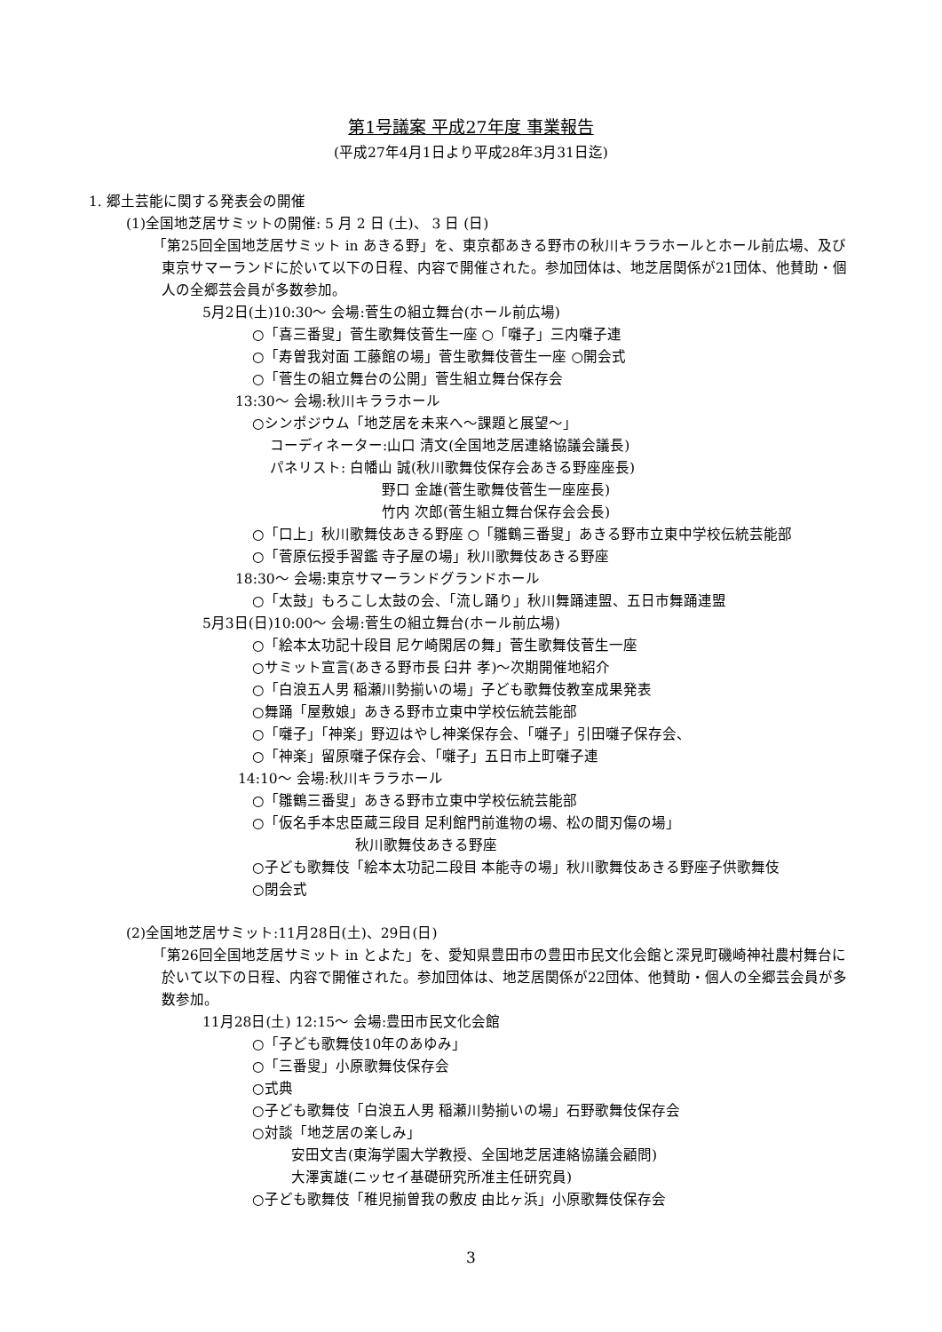第1号議案 平成27年度 事業報告
(平成27年4月1日より平成28年3月31日迄)
1. 郷土芸能に関する発表会の開催
(1)全国地芝居サミットの開催: 5 月 2 日 (土)、 3 日 (日)
「第25回全国地芝居サミット in あきる野」を、東京都あきる野市の秋川キララホールとホール前広場、及び東京サマーランドに於いて以下の日程、内容で開催された。参加団体は、地芝居関係が21団体、他賛助・個人の全郷芸会員が多数参加。
5月2日(土)10:30～ 会場:菅生の組立舞台(ホール前広場)
○「喜三番叟」菅生歌舞伎菅生一座 ○「囃子」三内囃子連
○「寿曽我対面 工藤館の場」菅生歌舞伎菅生一座 ○開会式
○「菅生の組立舞台の公開」菅生組立舞台保存会
13:30～ 会場:秋川キララホール
○シンポジウム「地芝居を未来へ～課題と展望～」
コーディネーター:山口 清文(全国地芝居連絡協議会議長)
パネリスト: 白幡山 誠(秋川歌舞伎保存会あきる野座座長)
野口 金雄(菅生歌舞伎菅生一座座長)
竹内 次郎(菅生組立舞台保存会会長)
○「口上」秋川歌舞伎あきる野座 ○「雛鶴三番叟」あきる野市立東中学校伝統芸能部
○「菅原伝授手習鑑 寺子屋の場」秋川歌舞伎あきる野座
18:30～ 会場:東京サマーランドグランドホール
○「太鼓」もろこし太鼓の会、「流し踊り」秋川舞踊連盟、五日市舞踊連盟
5月3日(日)10:00～ 会場:菅生の組立舞台(ホール前広場)
○「絵本太功記十段目 尼ケ崎閑居の舞」菅生歌舞伎菅生一座
○サミット宣言(あきる野市長 臼井 孝)～次期開催地紹介
○「白浪五人男 稲瀬川勢揃いの場」子ども歌舞伎教室成果発表
○舞踊「屋敷娘」あきる野市立東中学校伝統芸能部
○「囃子」「神楽」野辺はやし神楽保存会、「囃子」引田囃子保存会、
○「神楽」留原囃子保存会、「囃子」五日市上町囃子連
14:10～ 会場:秋川キララホール
○「雛鶴三番叟」あきる野市立東中学校伝統芸能部
○「仮名手本忠臣蔵三段目 足利館門前進物の場、松の間刃傷の場」
秋川歌舞伎あきる野座
○子ども歌舞伎「絵本太功記二段目 本能寺の場」秋川歌舞伎あきる野座子供歌舞伎
○閉会式
(2)全国地芝居サミット:11月28日(土)、29日(日)
「第26回全国地芝居サミット in とよた」を、愛知県豊田市の豊田市民文化会館と深見町磯崎神社農村舞台に於いて以下の日程、内容で開催された。参加団体は、地芝居関係が22団体、他賛助・個人の全郷芸会員が多数参加。
11月28日(土) 12:15～ 会場:豊田市民文化会館
○「子ども歌舞伎10年のあゆみ」
○「三番叟」小原歌舞伎保存会
○式典
○子ども歌舞伎「白浪五人男 稲瀬川勢揃いの場」石野歌舞伎保存会
○対談「地芝居の楽しみ」
安田文吉(東海学園大学教授、全国地芝居連絡協議会顧問)
大澤寅雄(ニッセイ基礎研究所准主任研究員)
○子ども歌舞伎「稚児揃曽我の敷皮 由比ヶ浜」小原歌舞伎保存会
3